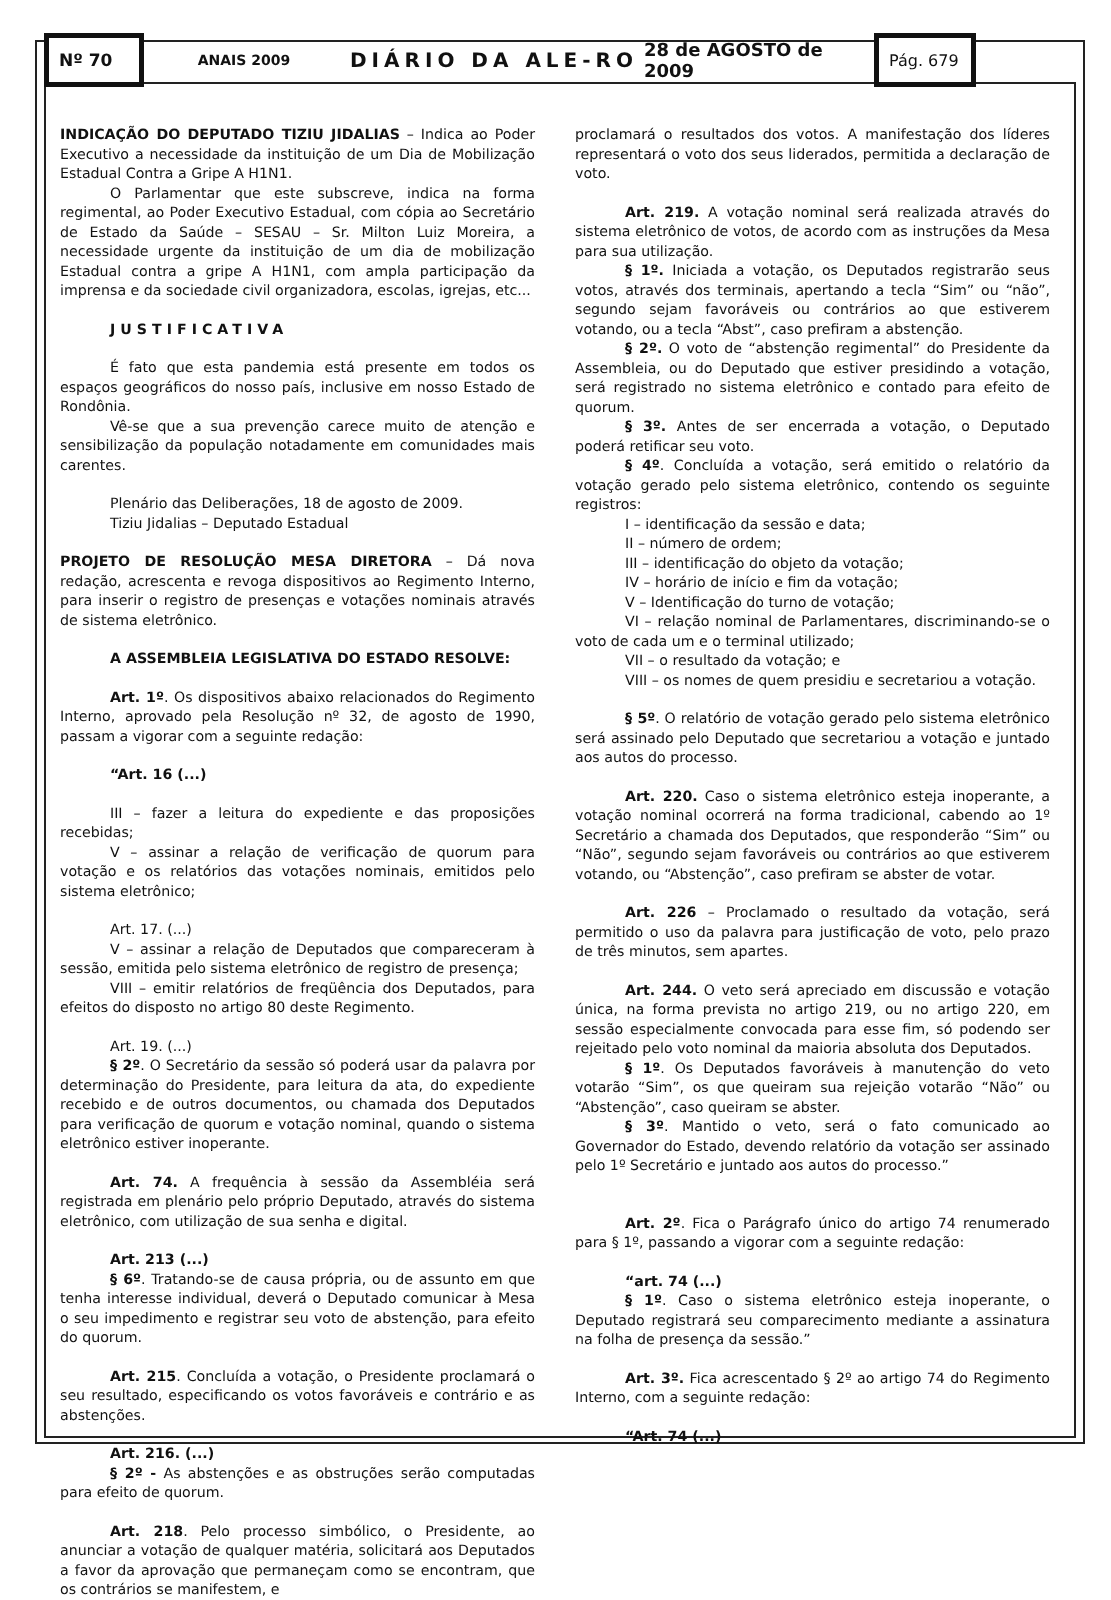Nº 70
ANAIS 2009
DIÁRIO DA ALE-RO 28 de AGOSTO de 2009
Pág. 679
INDICAÇÃO DO DEPUTADO TIZIU JIDALIAS – Indica ao Poder Executivo a necessidade da instituição de um Dia de Mobilização Estadual Contra a Gripe A H1N1.
O Parlamentar que este subscreve, indica na forma regimental, ao Poder Executivo Estadual, com cópia ao Secretário de Estado da Saúde – SESAU – Sr. Milton Luiz Moreira, a necessidade urgente da instituição de um dia de mobilização Estadual contra a gripe A H1N1, com ampla participação da imprensa e da sociedade civil organizadora, escolas, igrejas, etc...
JUSTIFICATIVA
É fato que esta pandemia está presente em todos os espaços geográficos do nosso país, inclusive em nosso Estado de Rondônia.
Vê-se que a sua prevenção carece muito de atenção e sensibilização da população notadamente em comunidades mais carentes.
Plenário das Deliberações, 18 de agosto de 2009.
Tiziu Jidalias – Deputado Estadual
PROJETO DE RESOLUÇÃO MESA DIRETORA – Dá nova redação, acrescenta e revoga dispositivos ao Regimento Interno, para inserir o registro de presenças e votações nominais através de sistema eletrônico.
A ASSEMBLEIA LEGISLATIVA DO ESTADO RESOLVE:
Art. 1º. Os dispositivos abaixo relacionados do Regimento Interno, aprovado pela Resolução nº 32, de agosto de 1990, passam a vigorar com a seguinte redação:
“Art. 16 (...)
III – fazer a leitura do expediente e das proposições recebidas;
V – assinar a relação de verificação de quorum para votação e os relatórios das votações nominais, emitidos pelo sistema eletrônico;
Art. 17. (...)
V – assinar a relação de Deputados que compareceram à sessão, emitida pelo sistema eletrônico de registro de presença;
VIII – emitir relatórios de freqüência dos Deputados, para efeitos do disposto no artigo 80 deste Regimento.
Art. 19. (...)
§ 2º. O Secretário da sessão só poderá usar da palavra por determinação do Presidente, para leitura da ata, do expediente recebido e de outros documentos, ou chamada dos Deputados para verificação de quorum e votação nominal, quando o sistema eletrônico estiver inoperante.
Art. 74. A frequência à sessão da Assembléia será registrada em plenário pelo próprio Deputado, através do sistema eletrônico, com utilização de sua senha e digital.
Art. 213 (...)
§ 6º. Tratando-se de causa própria, ou de assunto em que tenha interesse individual, deverá o Deputado comunicar à Mesa o seu impedimento e registrar seu voto de abstenção, para efeito do quorum.
Art. 215. Concluída a votação, o Presidente proclamará o seu resultado, especificando os votos favoráveis e contrário e as abstenções.
Art. 216. (...)
§ 2º - As abstenções e as obstruções serão computadas para efeito de quorum.
Art. 218. Pelo processo simbólico, o Presidente, ao anunciar a votação de qualquer matéria, solicitará aos Deputados a favor da aprovação que permaneçam como se encontram, que os contrários se manifestem, e
proclamará o resultados dos votos. A manifestação dos líderes representará o voto dos seus liderados, permitida a declaração de voto.
Art. 219. A votação nominal será realizada através do sistema eletrônico de votos, de acordo com as instruções da Mesa para sua utilização.
§ 1º. Iniciada a votação, os Deputados registrarão seus votos, através dos terminais, apertando a tecla “Sim” ou “não”, segundo sejam favoráveis ou contrários ao que estiverem votando, ou a tecla “Abst”, caso prefiram a abstenção.
§ 2º. O voto de “abstenção regimental” do Presidente da Assembleia, ou do Deputado que estiver presidindo a votação, será registrado no sistema eletrônico e contado para efeito de quorum.
§ 3º. Antes de ser encerrada a votação, o Deputado poderá retificar seu voto.
§ 4º. Concluída a votação, será emitido o relatório da votação gerado pelo sistema eletrônico, contendo os seguinte registros:
I – identificação da sessão e data;
II – número de ordem;
III – identificação do objeto da votação;
IV – horário de início e fim da votação;
V – Identificação do turno de votação;
VI – relação nominal de Parlamentares, discriminando-se o voto de cada um e o terminal utilizado;
VII – o resultado da votação; e
VIII – os nomes de quem presidiu e secretariou a votação.
§ 5º. O relatório de votação gerado pelo sistema eletrônico será assinado pelo Deputado que secretariou a votação e juntado aos autos do processo.
Art. 220. Caso o sistema eletrônico esteja inoperante, a votação nominal ocorrerá na forma tradicional, cabendo ao 1º Secretário a chamada dos Deputados, que responderão “Sim” ou “Não”, segundo sejam favoráveis ou contrários ao que estiverem votando, ou “Abstenção”, caso prefiram se abster de votar.
Art. 226 – Proclamado o resultado da votação, será permitido o uso da palavra para justificação de voto, pelo prazo de três minutos, sem apartes.
Art. 244. O veto será apreciado em discussão e votação única, na forma prevista no artigo 219, ou no artigo 220, em sessão especialmente convocada para esse fim, só podendo ser rejeitado pelo voto nominal da maioria absoluta dos Deputados.
§ 1º. Os Deputados favoráveis à manutenção do veto votarão “Sim”, os que queiram sua rejeição votarão “Não” ou “Abstenção”, caso queiram se abster.
§ 3º. Mantido o veto, será o fato comunicado ao Governador do Estado, devendo relatório da votação ser assinado pelo 1º Secretário e juntado aos autos do processo.”
Art. 2º. Fica o Parágrafo único do artigo 74 renumerado para § 1º, passando a vigorar com a seguinte redação:
“art. 74 (...)
§ 1º. Caso o sistema eletrônico esteja inoperante, o Deputado registrará seu comparecimento mediante a assinatura na folha de presença da sessão.”
Art. 3º. Fica acrescentado § 2º ao artigo 74 do Regimento Interno, com a seguinte redação:
“Art. 74 (...)